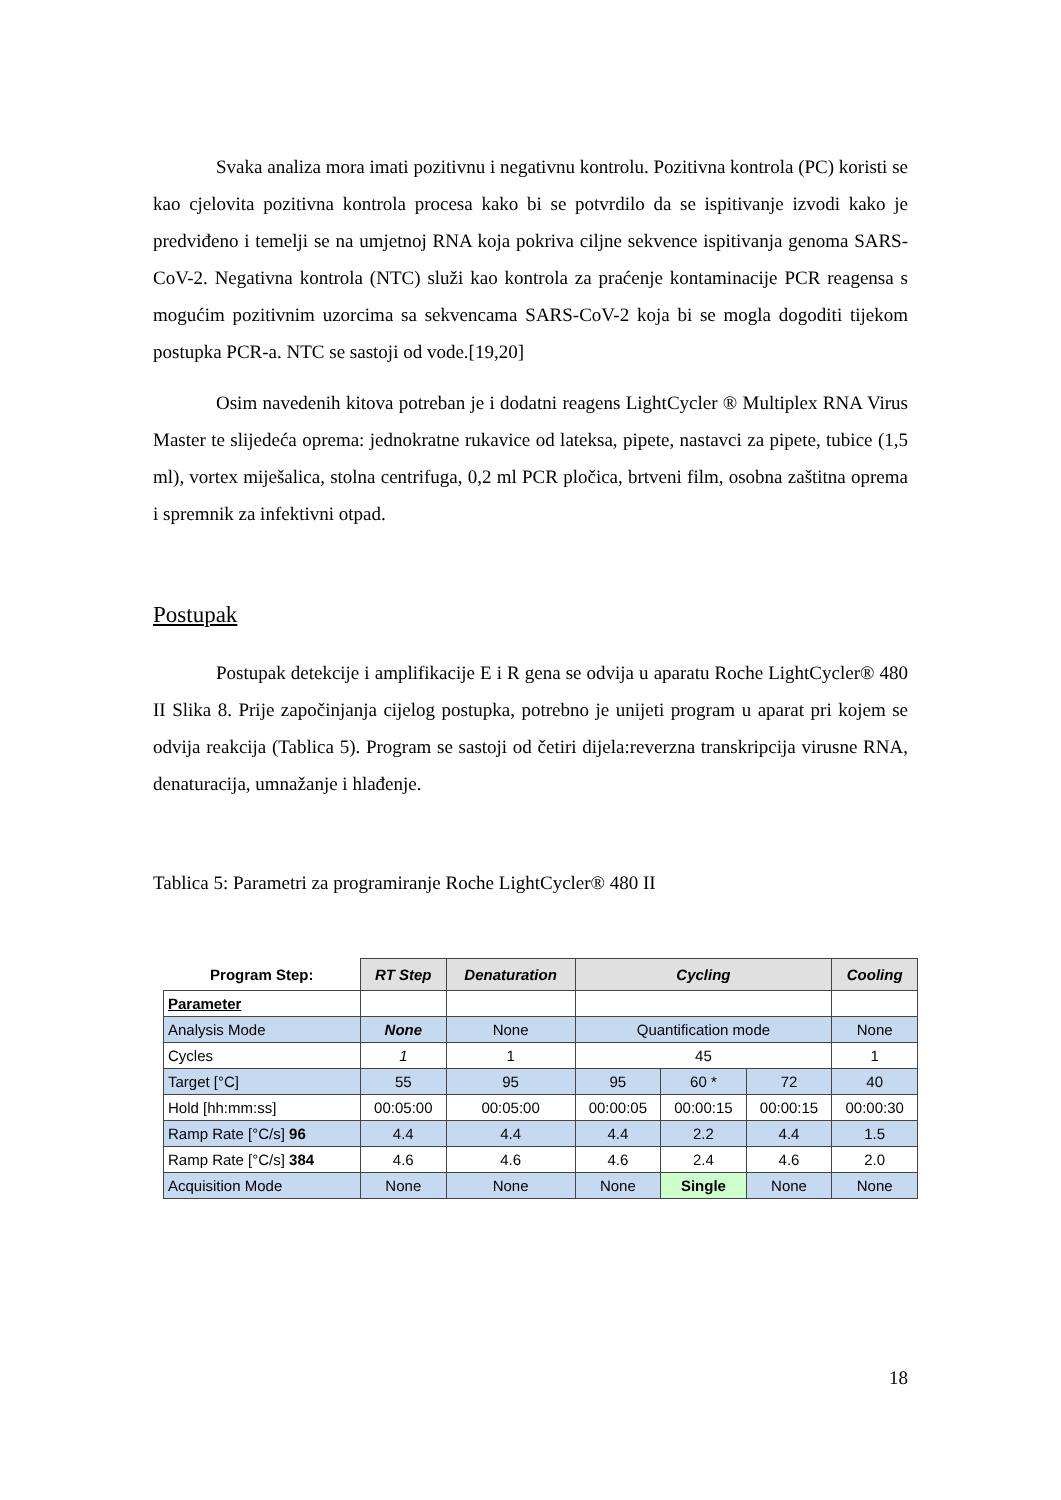Svaka analiza mora imati pozitivnu i negativnu kontrolu. Pozitivna kontrola (PC) koristi se kao cjelovita pozitivna kontrola procesa kako bi se potvrdilo da se ispitivanje izvodi kako je predviđeno i temelji se na umjetnoj RNA koja pokriva ciljne sekvence ispitivanja genoma SARS-CoV-2. Negativna kontrola (NTC) služi kao kontrola za praćenje kontaminacije PCR reagensa s mogućim pozitivnim uzorcima sa sekvencama SARS-CoV-2 koja bi se mogla dogoditi tijekom postupka PCR-a. NTC se sastoji od vode.[19,20]
Osim navedenih kitova potreban je i dodatni reagens LightCycler ® Multiplex RNA Virus Master te slijedeća oprema: jednokratne rukavice od lateksa, pipete, nastavci za pipete, tubice (1,5 ml), vortex miješalica, stolna centrifuga, 0,2 ml PCR pločica, brtveni film, osobna zaštitna oprema i spremnik za infektivni otpad.
Postupak
Postupak detekcije i amplifikacije E i R gena se odvija u aparatu Roche LightCycler® 480 II Slika 8. Prije započinjanja cijelog postupka, potrebno je unijeti program u aparat pri kojem se odvija reakcija (Tablica 5). Program se sastoji od četiri dijela:reverzna transkripcija virusne RNA, denaturacija, umnažanje i hlađenje.
Tablica 5: Parametri za programiranje Roche LightCycler® 480 II
| Program Step: | RT Step | Denaturation | Cycling | | | Cooling |
| Parameter | | | | | | |
| Analysis Mode | None | None | Quantification mode | | | None |
| Cycles | 1 | 1 | 45 | | | 1 |
| Target [°C] | 55 | 95 | 95 | 60 * | 72 | 40 |
| Hold [hh:mm:ss] | 00:05:00 | 00:05:00 | 00:00:05 | 00:00:15 | 00:00:15 | 00:00:30 |
| Ramp Rate [°C/s] 96 | 4.4 | 4.4 | 4.4 | 2.2 | 4.4 | 1.5 |
| Ramp Rate [°C/s] 384 | 4.6 | 4.6 | 4.6 | 2.4 | 4.6 | 2.0 |
| Acquisition Mode | None | None | None | Single | None | None |
18